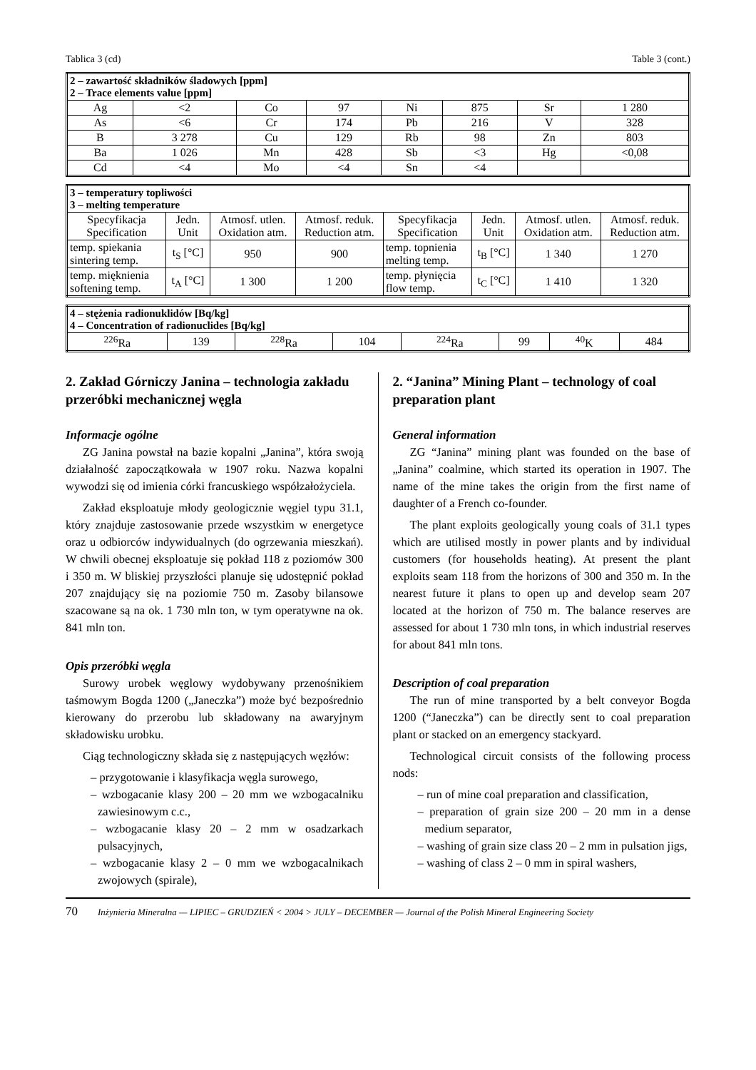Tablica 3 (cd) Table 3 (cont.)
| 2 – zawartość składników śladowych [ppm] 2 – Trace elements value [ppm] | | | | | | | |
| --- | --- | --- | --- | --- | --- | --- | --- |
| Ag | <2 | Co | 97 | Ni | 875 | Sr | 1 280 |
| As | <6 | Cr | 174 | Pb | 216 | V | 328 |
| B | 3 278 | Cu | 129 | Rb | 98 | Zn | 803 |
| Ba | 1 026 | Mn | 428 | Sb | <3 | Hg | <0,08 |
| Cd | <4 | Mo | <4 | Sn | <4 | | |
| 3 – temperatury topliwości 3 – melting temperature | | | | | | | |
| --- | --- | --- | --- | --- | --- | --- | --- |
| Specyfikacja Specification | Jedn. Unit | Atmosf. utlen. Oxidation atm. | Atmosf. reduk. Reduction atm. | Specyfikacja Specification | Jedn. Unit | Atmosf. utlen. Oxidation atm. | Atmosf. reduk. Reduction atm. |
| temp. spiekania sintering temp. | t<sub>S</sub> [°C] | 950 | 900 | temp. topnienia melting temp. | t<sub>B</sub> [°C] | 1 340 | 1 270 |
| temp. mięknienia softening temp. | t<sub>A</sub> [°C] | 1 300 | 1 200 | temp. płynięcia flow temp. | t<sub>C</sub> [°C] | 1 410 | 1 320 |
| 4 – stężenia radionuklidów [Bq/kg] 4 – Concentration of radionuclides [Bq/kg] | | | | | | | |
| --- | --- | --- | --- | --- | --- | --- | --- |
| <sup>226</sup>Ra | 139 | <sup>228</sup>Ra | 104 | <sup>224</sup>Ra | 99 | <sup>40</sup>K | 484 |
2. Zakład Górniczy Janina – technologia zakładu przeróbki mechanicznej węgla
Informacje ogólne
ZG Janina powstał na bazie kopalni „Janina”, która swoją działalność zapoczątkowała w 1907 roku. Nazwa kopalni wywodzi się od imienia córki francuskiego współzałożyciela.
Zakład eksploatuje młody geologicznie węgiel typu 31.1, który znajduje zastosowanie przede wszystkim w energetyce oraz u odbiorców indywidualnych (do ogrzewania mieszkań). W chwili obecnej eksploatuje się pokład 118 z poziomów 300 i 350 m. W bliskiej przyszłości planuje się udostępnić pokład 207 znajdujący się na poziomie 750 m. Zasoby bilansowe szacowane są na ok. 1 730 mln ton, w tym operatywne na ok. 841 mln ton.
Opis przeróbki węgla
Surowy urobek węglowy wydobywany przenośnikiem taśmowym Bogda 1200 („Janeczka”) może być bezpośrednio kierowany do przerobu lub składowany na awaryjnym składowisku urobku.
Ciąg technologiczny składa się z następujących węzłów:
– przygotowanie i klasyfikacja węgla surowego,
– wzbogacanie klasy 200 – 20 mm we wzbogacalniku zawiesinowym c.c.,
– wzbogacanie klasy 20 – 2 mm w osadzarkach pulsacyjnych,
– wzbogacanie klasy 2 – 0 mm we wzbogacalnikach zwojowych (spirale),
2. “Janina” Mining Plant – technology of coal preparation plant
General information
ZG “Janina” mining plant was founded on the base of „Janina” coalmine, which started its operation in 1907. The name of the mine takes the origin from the first name of daughter of a French co-founder.
The plant exploits geologically young coals of 31.1 types which are utilised mostly in power plants and by individual customers (for households heating). At present the plant exploits seam 118 from the horizons of 300 and 350 m. In the nearest future it plans to open up and develop seam 207 located at the horizon of 750 m. The balance reserves are assessed for about 1 730 mln tons, in which industrial reserves for about 841 mln tons.
Description of coal preparation
The run of mine transported by a belt conveyor Bogda 1200 (“Janeczka”) can be directly sent to coal preparation plant or stacked on an emergency stackyard.
Technological circuit consists of the following process nods:
– run of mine coal preparation and classification,
– preparation of grain size 200 – 20 mm in a dense medium separator,
– washing of grain size class 20 – 2 mm in pulsation jigs,
– washing of class 2 – 0 mm in spiral washers,
70 Inżynieria Mineralna — LIPIEC – GRUDZIEŃ < 2004 > JULY – DECEMBER — Journal of the Polish Mineral Engineering Society